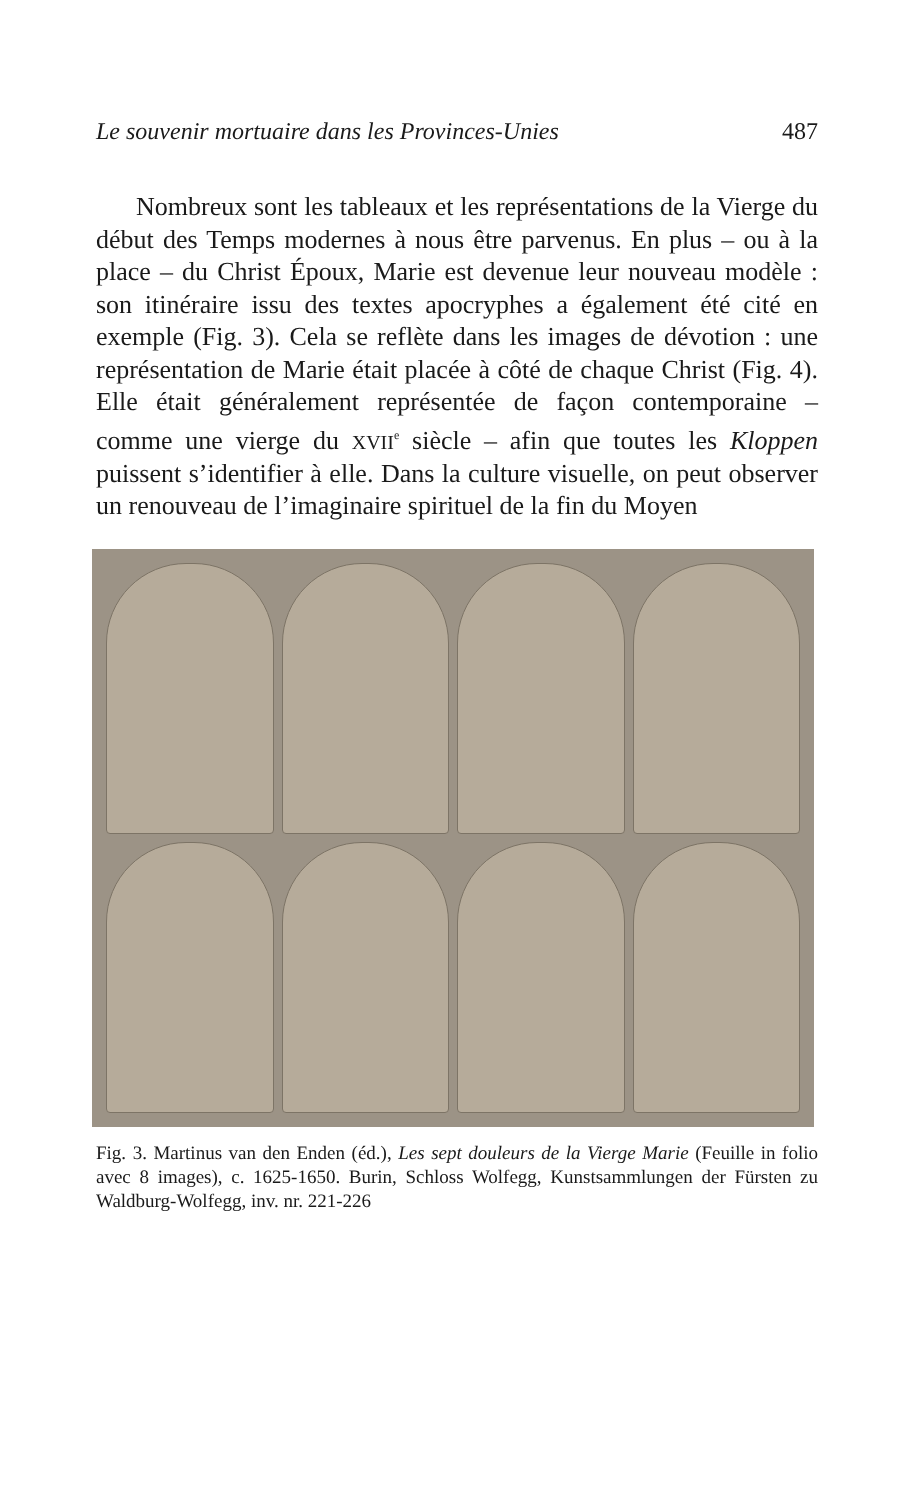Le souvenir mortuaire dans les Provinces-Unies 487
Nombreux sont les tableaux et les représentations de la Vierge du début des Temps modernes à nous être parvenus. En plus – ou à la place – du Christ Époux, Marie est devenue leur nouveau modèle : son itinéraire issu des textes apocryphes a également été cité en exemple (Fig. 3). Cela se reflète dans les images de dévotion : une représentation de Marie était placée à côté de chaque Christ (Fig. 4). Elle était généralement représentée de façon contemporaine – comme une vierge du XVII<sup>e</sup> siècle – afin que toutes les Kloppen puissent s’identifier à elle. Dans la culture visuelle, on peut observer un renouveau de l’imaginaire spirituel de la fin du Moyen
Fig. 3. Martinus van den Enden (éd.), Les sept douleurs de la Vierge Marie (Feuille in folio avec 8 images), c. 1625-1650. Burin, Schloss Wolfegg, Kunstsammlungen der Fürsten zu Waldburg-Wolfegg, inv. nr. 221-226